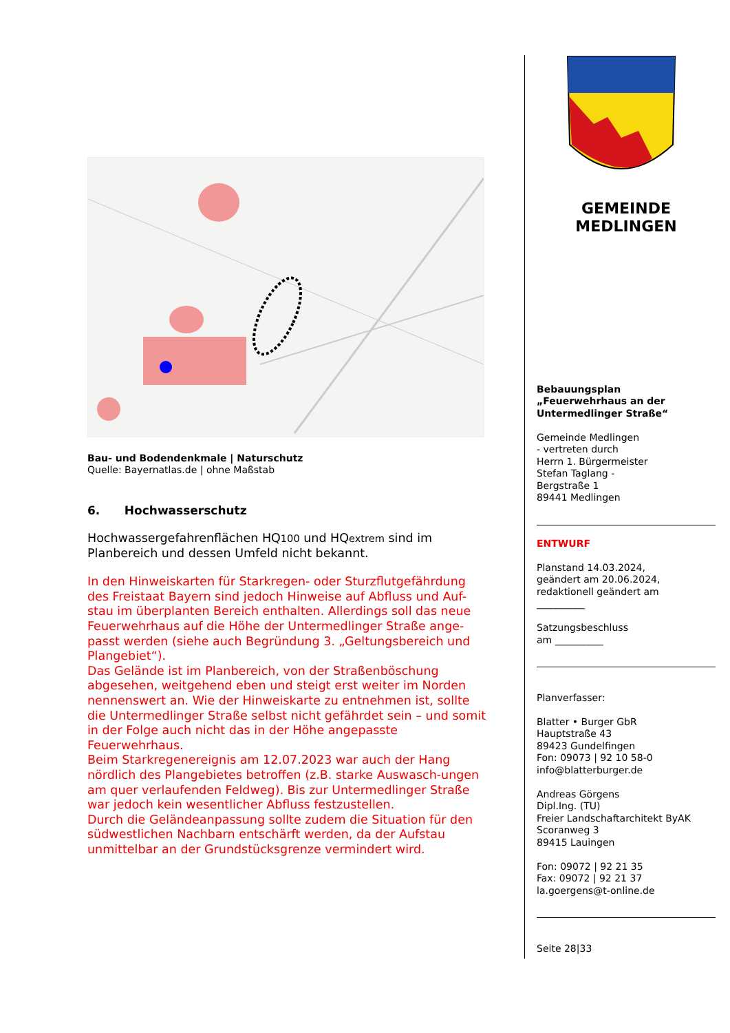Bau- und Bodendenkmale | Naturschutz
Quelle: Bayernatlas.de | ohne Maßstab
6. Hochwasserschutz
Hochwassergefahrenflächen HQ100 und HQextrem sind im Planbereich und dessen Umfeld nicht bekannt.
In den Hinweiskarten für Starkregen- oder Sturzflutgefährdung des Freistaat Bayern sind jedoch Hinweise auf Abfluss und Auf-stau im überplanten Bereich enthalten. Allerdings soll das neue Feuerwehrhaus auf die Höhe der Untermedlinger Straße ange-passt werden (siehe auch Begründung 3. „Geltungsbereich und Plangebiet“).
Das Gelände ist im Planbereich, von der Straßenböschung abgesehen, weitgehend eben und steigt erst weiter im Norden nennenswert an. Wie der Hinweiskarte zu entnehmen ist, sollte die Untermedlinger Straße selbst nicht gefährdet sein – und somit in der Folge auch nicht das in der Höhe angepasste Feuerwehrhaus.
Beim Starkregenereignis am 12.07.2023 war auch der Hang nördlich des Plangebietes betroffen (z.B. starke Auswasch-ungen am quer verlaufenden Feldweg). Bis zur Untermedlinger Straße war jedoch kein wesentlicher Abfluss festzustellen.
Durch die Geländeanpassung sollte zudem die Situation für den südwestlichen Nachbarn entschärft werden, da der Aufstau unmittelbar an der Grundstücksgrenze vermindert wird.
GEMEINDE
MEDLINGEN
Bebauungsplan
„Feuerwehrhaus an der Untermedlinger Straße“
Gemeinde Medlingen
- vertreten durch
Herrn 1. Bürgermeister
Stefan Taglang -
Bergstraße 1
89441 Medlingen
ENTWURF
Planstand 14.03.2024,
geändert am 20.06.2024,
redaktionell geändert am
__________
Satzungsbeschluss
am __________
Planverfasser:
Blatter • Burger GbR
Hauptstraße 43
89423 Gundelfingen
Fon: 09073 | 92 10 58-0
info@blatterburger.de
Andreas Görgens
Dipl.Ing. (TU)
Freier Landschaftarchitekt ByAK
Scoranweg 3
89415 Lauingen
Fon: 09072 | 92 21 35
Fax: 09072 | 92 21 37
la.goergens@t-online.de
Seite 28|33